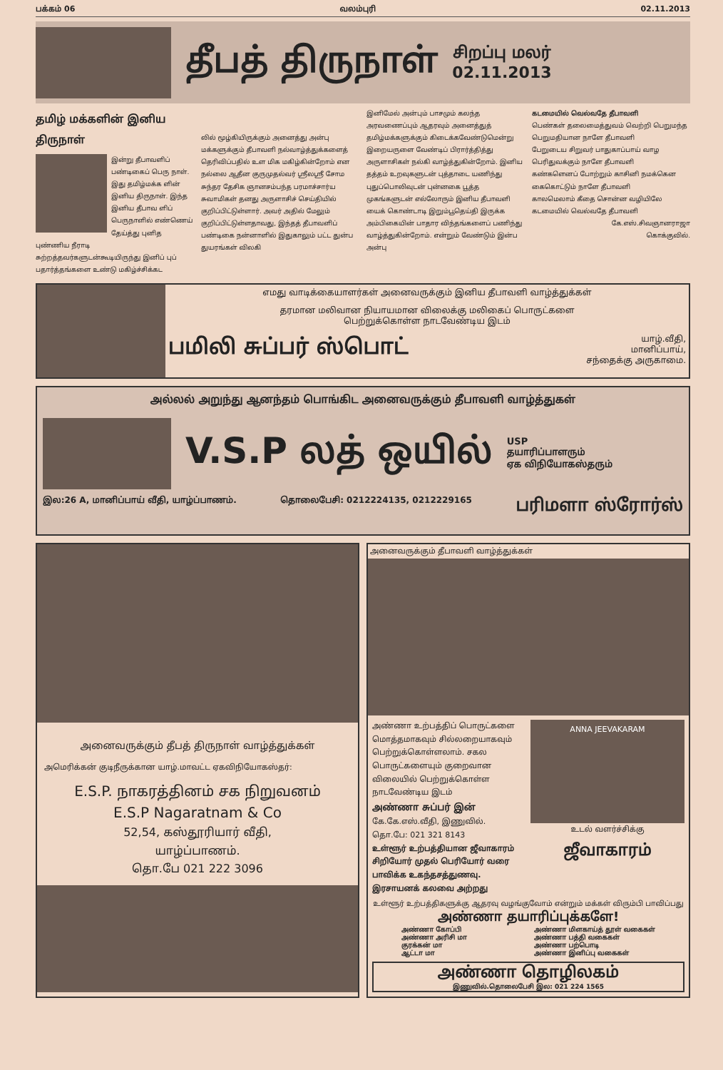பக்கம் 06 வலம்புரி 02.11.2013
தீபத் திருநாள்
சிறப்பு மலர்
02.11.2013
தமிழ் மக்களின் இனிய திருநாள்
இன்று தீபாவளிப் பண்டிகைப் பெரு நாள். இது தமிழ்மக்க ளின் இனிய திருநாள். இந்த இனிய தீபாவ ளிப் பெருநாளில் எண்ணெய் தேய்த்து புனித புண்ணிய நீராடி சுற்றத்தவர்களுடன்கூடியிருந்து இனிப் புப் பதார்த்தங்களை உண்டு மகிழ்ச்சிக்கட
லில் மூழ்கியிருக்கும் அனைத்து அன்பு மக்களுக்கும் தீபாவளி நல்வாழ்த்துக்களைத் தெரிவிப்பதில் உள மிக மகிழ்கின்றோம் என நல்லை ஆதீன குருமுதல்வர் ஸ்ரீலஸ்ரீ சோம சுந்தர தேசிக ஞானசம்பந்த பரமாச்சார்ய சுவாமிகள் தனது அருளாசிச் செய்தியில் குறிப்பிட்டுள்ளார். அவர் அதில் மேலும் குறிப்பிட்டுள்ளதாவது, இந்தத் தீபாவளிப் பண்டிகை நன்னாளில் இதுகாலும் பட்ட துன்ப துயரங்கள் விலகி
இனிமேல் அன்பும் பாசமும் கலந்த அரவணைப்பும் ஆதரவும் அனைத்துத் தமிழ்மக்களுக்கும் கிடைக்கவேண்டுமென்று இறையருளை வேண்டிப் பிரார்த்தித்து அருளாசிகள் நல்கி வாழ்த்துகின்றோம். இனிய தத்தம் உறவுகளுடன் புத்தாடை யணிந்து புதுப்பொலிவுடன் புன்னகை பூத்த முகங்களுடன் எல்லோரும் இனிய தீபாவளி யைக் கொண்டாடி இறும்பூதெய்தி இருக்க அம்பிகையின் பாதார விந்தங்களைப் பணிந்து வாழ்த்துகின்றோம். என்றும் வேண்டும் இன்ப அன்பு
கடமையில் வெல்வதே தீபாவளி
பெண்கள் தலைமைத்துவம் வெற்றி பெறுமந்த
பெறுமதியான நாளே தீபாவளி
பேறுடைய சிறுவர் பாதுகாப்பாய் வாழ
பெரிதுவக்கும் நாளே தீபாவளி
கண்களெனப் போற்றும் காசினி நமக்கென
கைகொட்டும் நாளே தீபாவளி
காலமெலாம் கீதை சொன்ன வழியிலே
கடமையில் வெல்வதே தீபாவளி
கே.எஸ்.சிவஞானராஜா
கொக்குவில்.
எமது வாடிக்கையாளர்கள் அனைவருக்கும் இனிய தீபாவளி வாழ்த்துக்கள்
தரமான மலிவான நியாயமான விலைக்கு மலிகைப் பொருட்களை
பெற்றுக்கொள்ள நாடவேண்டிய இடம்
பமிலி சுப்பர் ஸ்பொட் யாழ்.வீதி,
மானிப்பாய்,
சந்தைக்கு அருகாமை.
அல்லல் அறுந்து ஆனந்தம் பொங்கிட அனைவருக்கும் தீபாவளி வாழ்த்துகள்
V.S.P லத் ஒயில் USP
தயாரிப்பாளரும்
ஏக விநியோகஸ்தரும்
இல:26 A, மானிப்பாய் வீதி, யாழ்ப்பாணம். தொலைபேசி: 0212224135, 0212229165 பரிமளா ஸ்ரோர்ஸ்
அனைவருக்கும் தீபத் திருநாள் வாழ்த்துக்கள்
அமெரிக்கன் குடிநீருக்கான யாழ்.மாவட்ட ஏகவிநியோகஸ்தர்:
E.S.P. நாகரத்தினம் சக நிறுவனம்
E.S.P Nagaratnam & Co
52,54, கஸ்தூரியார் வீதி,
யாழ்ப்பாணம்.
தொ.பே 021 222 3096
அனைவருக்கும் தீபாவளி வாழ்த்துக்கள்
அண்ணா உற்பத்திப் பொருட்களை மொத்தமாகவும் சில்லறையாகவும் பெற்றுக்கொள்ளலாம். சகல பொருட்களையும் குறைவான விலையில் பெற்றுக்கொள்ள நாடவேண்டிய இடம்
அண்ணா சுப்பர் இன்
கே.கே.எஸ்.வீதி, இணுவில்.
தொ.பே: 021 321 8143
உள்ளூர் உற்பத்தியான ஜீவாகாரம் சிறியோர் முதல் பெரியோர் வரை பாவிக்க உகந்தசத்துணவு. இரசாயனக் கலவை அற்றது
ANNA JEEVAKARAM
உடல் வளர்ச்சிக்கு
ஜீவாகாரம்
உள்ளூர் உற்பத்திகளுக்கு ஆதரவு வழங்குவோம் என்றும் மக்கள் விரும்பி பாவிப்பது
அண்ணா தயாரிப்புக்களே!
அண்ணா கோப்பி
அண்ணா அரிசி மா
குரக்கன் மா
ஆட்டா மா அண்ணா மிளகாய்த் தூள் வகைகள்
அண்ணா பத்தி வகைகள்
அண்ணா பற்பொடி
அண்ணா இனிப்பு வகைகள்
அண்ணா தொழிலகம்
இணுவில்.தொலைபேசி இல: 021 224 1565